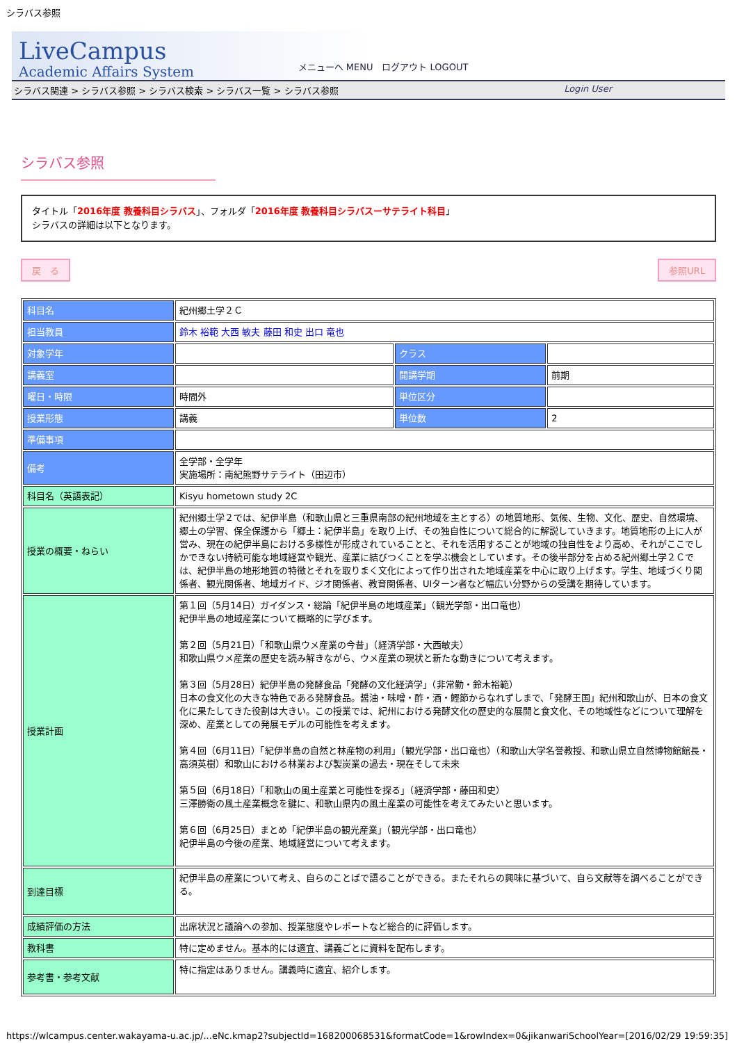シラバス参照
LiveCampus
Academic Affairs System
メニューへ MENU　ログアウト LOGOUT
シラバス関連 > シラバス参照 > シラバス検索 > シラバス一覧 > シラバス参照 Login User
シラバス参照
タイトル「2016年度 教養科目シラバス」、フォルダ「2016年度 教養科目シラバスーサテライト科目」
シラバスの詳細は以下となります。
戻　る 参照URL
| 科目名 | 紀州郷土学２Ｃ | | |
| 担当教員 | 鈴木 裕範 大西 敏夫 藤田 和史 出口 竜也 | | |
| 対象学年 | | クラス | |
| 講義室 | | 開講学期 | 前期 |
| 曜日・時限 | 時間外 | 単位区分 | |
| 授業形態 | 講義 | 単位数 | 2 |
| 準備事項 | | | |
| 備考 | 全学部・全学年 実施場所：南紀熊野サテライト（田辺市） | | |
| 科目名（英語表記） | Kisyu hometown study 2C | | |
| 授業の概要・ねらい | 紀州郷土学２では、紀伊半島（和歌山県と三重県南部の紀州地域を主とする）の地質地形、気候、生物、文化、歴史、自然環境、郷土の学習、保全保護から「郷土：紀伊半島」を取り上げ、その独自性について総合的に解説していきます。地質地形の上に人が営み、現在の紀伊半島における多様性が形成されていることと、それを活用することが地域の独自性をより高め、それがここでしかできない持続可能な地域経営や観光、産業に結びつくことを学ぶ機会としています。その後半部分を占める紀州郷土学２Ｃでは、紀伊半島の地形地質の特徴とそれを取りまく文化によって作り出された地域産業を中心に取り上げます。学生、地域づくり関係者、観光関係者、地域ガイド、ジオ関係者、教育関係者、UIターン者など幅広い分野からの受講を期待しています。 | | |
| 授業計画 | 第１回（5月14日）ガイダンス・総論「紀伊半島の地域産業」（観光学部・出口竜也） 紀伊半島の地域産業について概略的に学びます。 第２回（5月21日）「和歌山県ウメ産業の今昔」（経済学部・大西敏夫） 和歌山県ウメ産業の歴史を読み解きながら、ウメ産業の現状と新たな動きについて考えます。 第３回（5月28日）紀伊半島の発酵食品「発酵の文化経済学」（非常勤・鈴木裕範） 日本の食文化の大きな特色である発酵食品。醤油・味噌・酢・酒・鰹節からなれずしまで、「発酵王国」紀州和歌山が、日本の食文化に果たしてきた役割は大きい。この授業では、紀州における発酵文化の歴史的な展開と食文化、その地域性などについて理解を深め、産業としての発展モデルの可能性を考えます。 第４回（6月11日）「紀伊半島の自然と林産物の利用」（観光学部・出口竜也）（和歌山大学名誉教授、和歌山県立自然博物館館長・高須英樹）和歌山における林業および製炭業の過去・現在そして未来 第５回（6月18日）「和歌山の風土産業と可能性を探る」（経済学部・藤田和史） 三澤勝衛の風土産業概念を鍵に、和歌山県内の風土産業の可能性を考えてみたいと思います。 第６回（6月25日）まとめ「紀伊半島の観光産業」（観光学部・出口竜也） 紀伊半島の今後の産業、地域経営について考えます。 | | |
| 到達目標 | 紀伊半島の産業について考え、自らのことばで語ることができる。またそれらの興味に基づいて、自ら文献等を調べることができる。 | | |
| 成績評価の方法 | 出席状況と議論への参加、授業態度やレポートなど総合的に評価します。 | | |
| 教科書 | 特に定めません。基本的には適宜、講義ごとに資料を配布します。 | | |
| 参考書・参考文献 | 特に指定はありません。講義時に適宜、紹介します。 | | |
https://wlcampus.center.wakayama-u.ac.jp/...eNc.kmap2?subjectId=168200068531&formatCode=1&rowIndex=0&jikanwariSchoolYear=[2016/02/29 19:59:35]